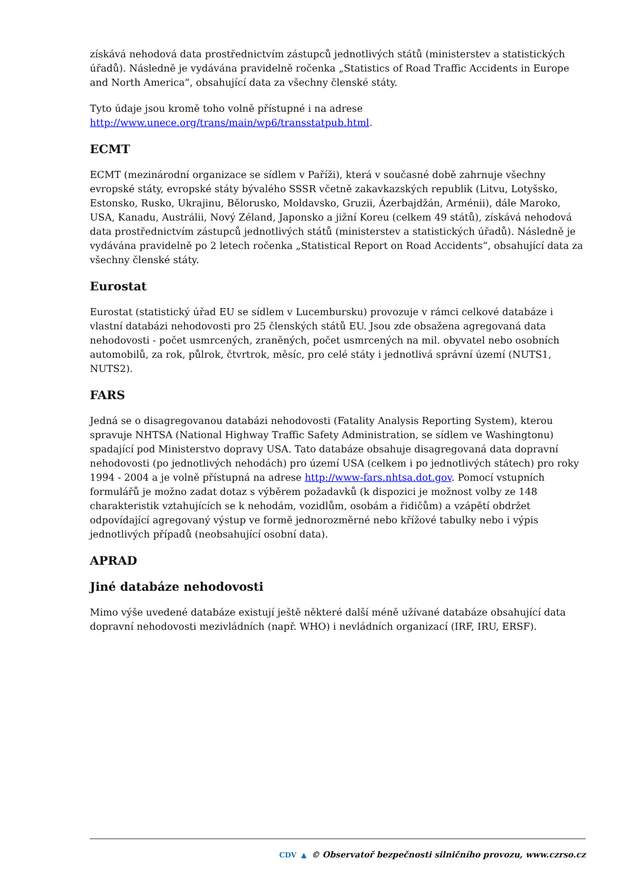získává nehodová data prostřednictvím zástupců jednotlivých států (ministerstev a statistických úřadů). Následně je vydávána pravidelně ročenka „Statistics of Road Traffic Accidents in Europe and North America“, obsahující data za všechny členské státy.
Tyto údaje jsou kromě toho volně přístupné i na adrese http://www.unece.org/trans/main/wp6/transstatpub.html.
ECMT
ECMT (mezinárodní organizace se sídlem v Paříži), která v současné době zahrnuje všechny evropské státy, evropské státy bývalého SSSR včetně zakavkazských republik (Litvu, Lotyšsko, Estonsko, Rusko, Ukrajinu, Bělorusko, Moldavsko, Gruzii, Ázerbajdžán, Arménii), dále Maroko, USA, Kanadu, Austrálii, Nový Zéland, Japonsko a jižní Koreu (celkem 49 států), získává nehodová data prostřednictvím zástupců jednotlivých států (ministerstev a statistických úřadů). Následně je vydávána pravidelně po 2 letech ročenka „Statistical Report on Road Accidents“, obsahující data za všechny členské státy.
Eurostat
Eurostat (statistický úřad EU se sídlem v Lucembursku) provozuje v rámci celkové databáze i vlastní databázi nehodovosti pro 25 členských států EU. Jsou zde obsažena agregovaná data nehodovosti - počet usmrcených, zraněných, počet usmrcených na mil. obyvatel nebo osobních automobilů, za rok, půlrok, čtvrtrok, měsíc, pro celé státy i jednotlivá správní území (NUTS1, NUTS2).
FARS
Jedná se o disagregovanou databázi nehodovosti (Fatality Analysis Reporting System), kterou spravuje NHTSA (National Highway Traffic Safety Administration, se sídlem ve Washingtonu) spadající pod Ministerstvo dopravy USA. Tato databáze obsahuje disagregovaná data dopravní nehodovosti (po jednotlivých nehodách) pro území USA (celkem i po jednotlivých státech) pro roky 1994 - 2004 a je volně přístupná na adrese http://www-fars.nhtsa.dot.gov. Pomocí vstupních formulářů je možno zadat dotaz s výběrem požadavků (k dispozici je možnost volby ze 148 charakteristik vztahujících se k nehodám, vozidlům, osobám a řidičům) a vzápětí obdržet odpovídající agregovaný výstup ve formě jednorozměrné nebo křížové tabulky nebo i výpis jednotlivých případů (neobsahující osobní data).
APRAD
Jiné databáze nehodovosti
Mimo výše uvedené databáze existují ještě některé další méně užívané databáze obsahující data dopravní nehodovosti mezivládních (např. WHO) i nevládních organizací (IRF, IRU, ERSF).
CDV ▲ © Observatoř bezpečnosti silničního provozu, www.czrso.cz